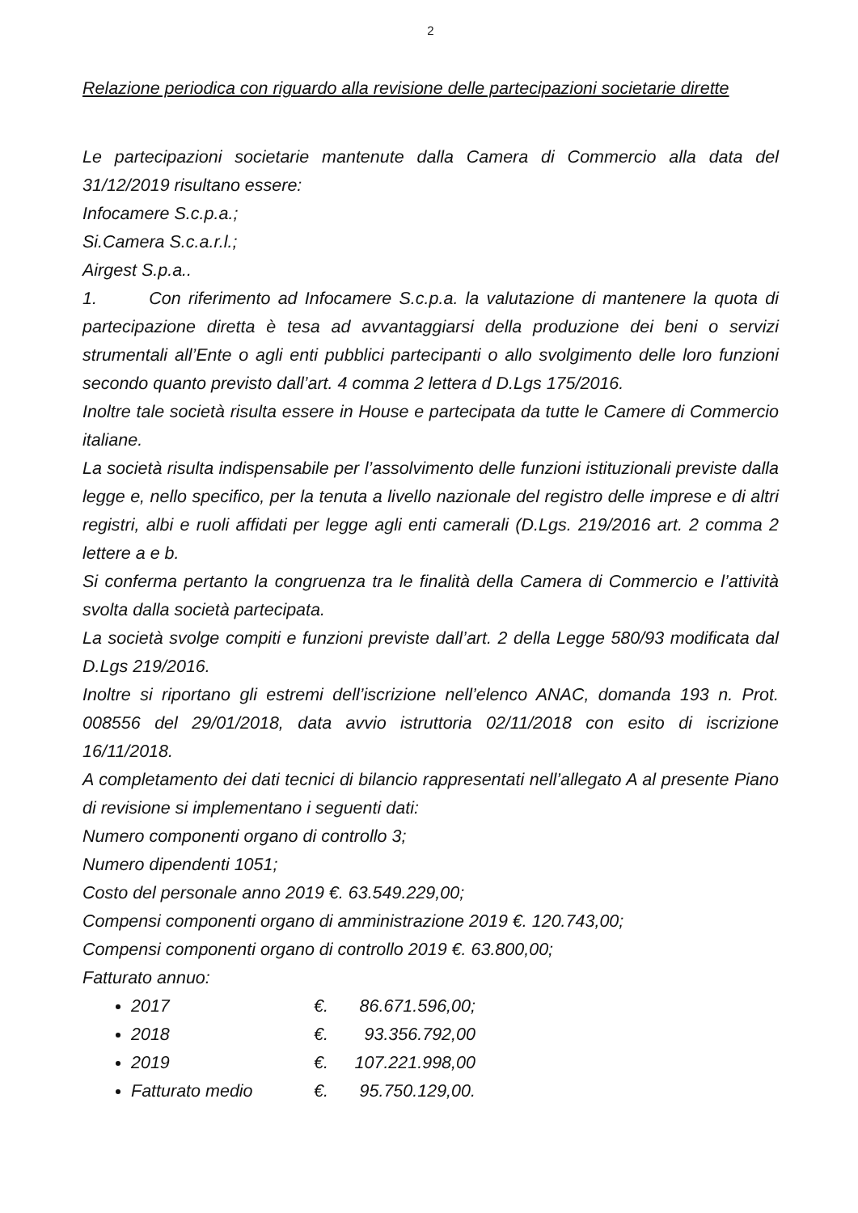2
Relazione periodica con riguardo alla revisione delle partecipazioni societarie dirette
Le partecipazioni societarie mantenute dalla Camera di Commercio alla data del 31/12/2019 risultano essere:
Infocamere S.c.p.a.;
Si.Camera S.c.a.r.l.;
Airgest S.p.a..
1. Con riferimento ad Infocamere S.c.p.a. la valutazione di mantenere la quota di partecipazione diretta è tesa ad avvantaggiarsi della produzione dei beni o servizi strumentali all’Ente o agli enti pubblici partecipanti o allo svolgimento delle loro funzioni secondo quanto previsto dall’art. 4 comma 2 lettera d D.Lgs 175/2016.
Inoltre tale società risulta essere in House e partecipata da tutte le Camere di Commercio italiane.
La società risulta indispensabile per l’assolvimento delle funzioni istituzionali previste dalla legge e, nello specifico, per la tenuta a livello nazionale del registro delle imprese e di altri registri, albi e ruoli affidati per legge agli enti camerali (D.Lgs. 219/2016 art. 2 comma 2 lettere a e b.
Si conferma pertanto la congruenza tra le finalità della Camera di Commercio e l’attività svolta dalla società partecipata.
La società svolge compiti e funzioni previste dall’art. 2 della Legge 580/93 modificata dal D.Lgs 219/2016.
Inoltre si riportano gli estremi dell’iscrizione nell’elenco ANAC, domanda 193 n. Prot. 008556 del 29/01/2018, data avvio istruttoria 02/11/2018 con esito di iscrizione 16/11/2018.
A completamento dei dati tecnici di bilancio rappresentati nell’allegato A al presente Piano di revisione si implementano i seguenti dati:
Numero componenti organo di controllo 3;
Numero dipendenti 1051;
Costo del personale anno 2019 €. 63.549.229,00;
Compensi componenti organo di amministrazione 2019 €. 120.743,00;
Compensi componenti organo di controllo 2019 €. 63.800,00;
Fatturato annuo:
2017 €. 86.671.596,00;
2018 €. 93.356.792,00
2019 €. 107.221.998,00
Fatturato medio €. 95.750.129,00.